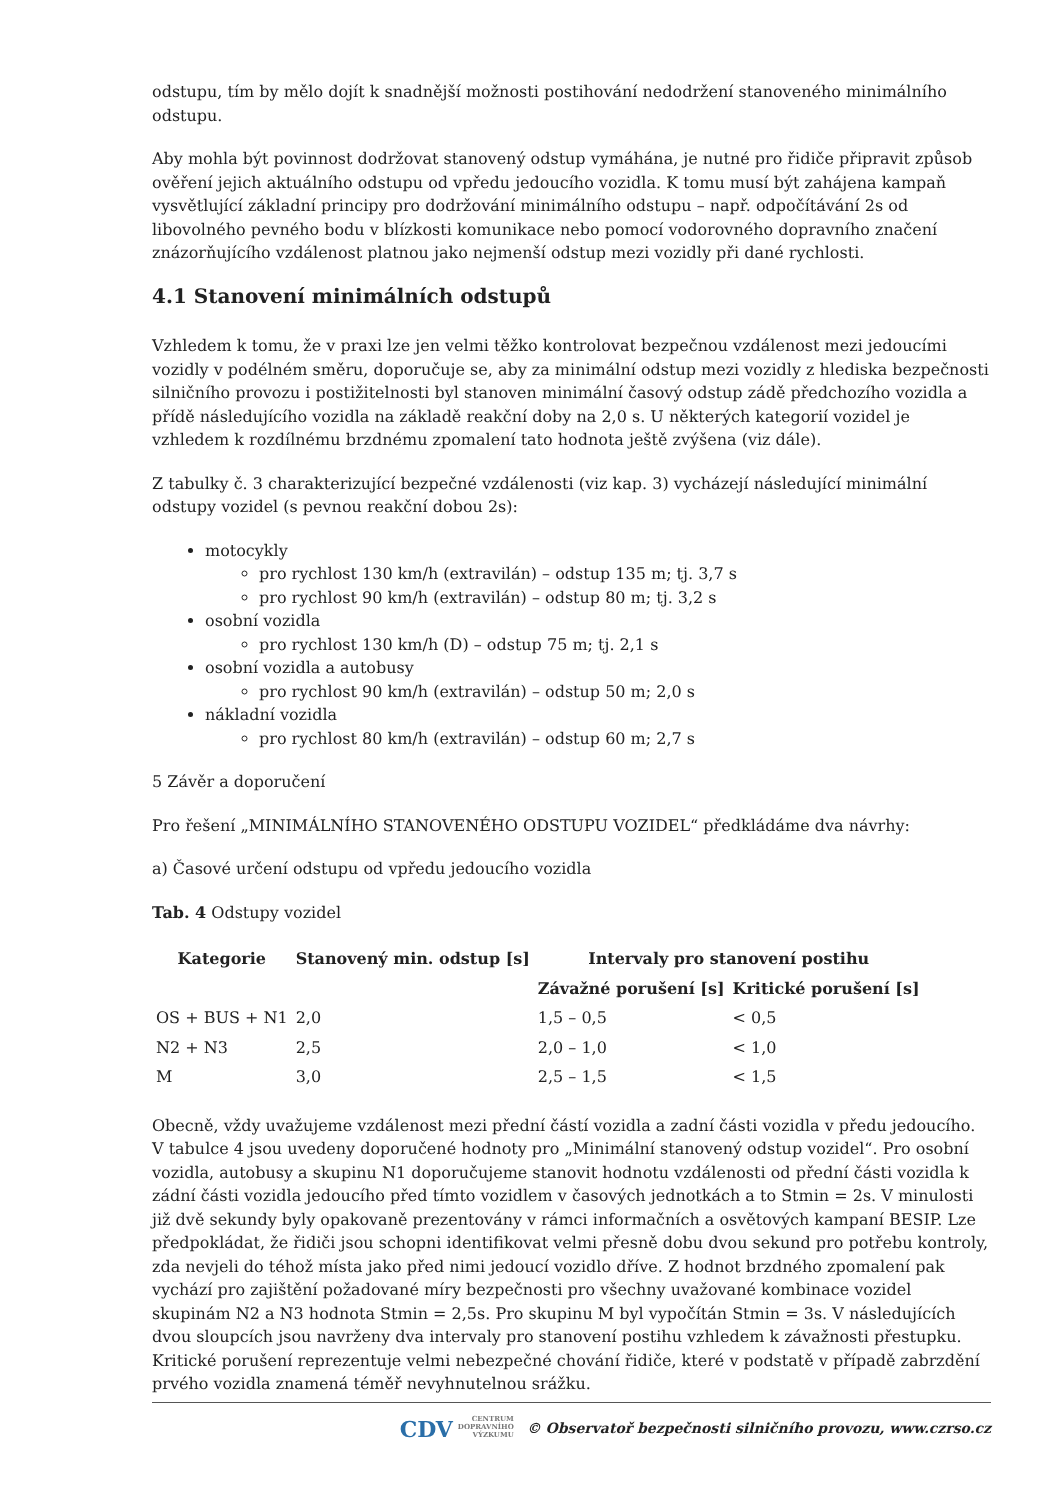odstupu, tím by mělo dojít k snadnější možnosti postihování nedodržení stanoveného minimálního odstupu.
Aby mohla být povinnost dodržovat stanovený odstup vymáhána, je nutné pro řidiče připravit způsob ověření jejich aktuálního odstupu od vpředu jedoucího vozidla. K tomu musí být zahájena kampaň vysvětlující základní principy pro dodržování minimálního odstupu – např. odpočítávání 2s od libovolného pevného bodu v blízkosti komunikace nebo pomocí vodorovného dopravního značení znázorňujícího vzdálenost platnou jako nejmenší odstup mezi vozidly při dané rychlosti.
4.1 Stanovení minimálních odstupů
Vzhledem k tomu, že v praxi lze jen velmi těžko kontrolovat bezpečnou vzdálenost mezi jedoucími vozidly v podélném směru, doporučuje se, aby za minimální odstup mezi vozidly z hlediska bezpečnosti silničního provozu i postižitelnosti byl stanoven minimální časový odstup zádě předchozího vozidla a přídě následujícího vozidla na základě reakční doby na 2,0 s. U některých kategorií vozidel je vzhledem k rozdílnému brzdnému zpomalení tato hodnota ještě zvýšena (viz dále).
Z tabulky č. 3 charakterizující bezpečné vzdálenosti (viz kap. 3) vycházejí následující minimální odstupy vozidel (s pevnou reakční dobou 2s):
motocykly
pro rychlost 130 km/h (extravilán) – odstup 135 m; tj. 3,7 s
pro rychlost 90 km/h (extravilán) – odstup 80 m; tj. 3,2 s
osobní vozidla
pro rychlost 130 km/h (D) – odstup 75 m; tj. 2,1 s
osobní vozidla a autobusy
pro rychlost 90 km/h (extravilán) – odstup 50 m; 2,0 s
nákladní vozidla
pro rychlost 80 km/h (extravilán) – odstup 60 m; 2,7 s
5 Závěr a doporučení
Pro řešení „MINIMÁLNÍHO STANOVENÉHO ODSTUPU VOZIDEL“ předkládáme dva návrhy:
a) Časové určení odstupu od vpředu jedoucího vozidla
Tab. 4 Odstupy vozidel
| Kategorie | Stanovený min. odstup [s] | Intervaly pro stanovení postihu | |
| --- | --- | --- | --- |
| | | Závažné porušení [s] | Kritické porušení [s] |
| OS + BUS + N1 | 2,0 | 1,5 – 0,5 | < 0,5 |
| N2 + N3 | 2,5 | 2,0 – 1,0 | < 1,0 |
| M | 3,0 | 2,5 – 1,5 | < 1,5 |
Obecně, vždy uvažujeme vzdálenost mezi přední částí vozidla a zadní části vozidla v předu jedoucího. V tabulce 4 jsou uvedeny doporučené hodnoty pro „Minimální stanovený odstup vozidel“. Pro osobní vozidla, autobusy a skupinu N1 doporučujeme stanovit hodnotu vzdálenosti od přední části vozidla k zádní části vozidla jedoucího před tímto vozidlem v časových jednotkách a to Stmin = 2s. V minulosti již dvě sekundy byly opakovaně prezentovány v rámci informačních a osvětových kampaní BESIP. Lze předpokládat, že řidiči jsou schopni identifikovat velmi přesně dobu dvou sekund pro potřebu kontroly, zda nevjeli do téhož místa jako před nimi jedoucí vozidlo dříve. Z hodnot brzdného zpomalení pak vychází pro zajištění požadované míry bezpečnosti pro všechny uvažované kombinace vozidel skupinám N2 a N3 hodnota Stmin = 2,5s. Pro skupinu M byl vypočítán Stmin = 3s. V následujících dvou sloupcích jsou navrženy dva intervaly pro stanovení postihu vzhledem k závažnosti přestupku. Kritické porušení reprezentuje velmi nebezpečné chování řidiče, které v podstatě v případě zabrzdění prvého vozidla znamená téměř nevyhnutelnou srážku.
CDV CENTRUM
DOPRAVNÍHO
VÝZKUMU © Observatoř bezpečnosti silničního provozu, www.czrso.cz